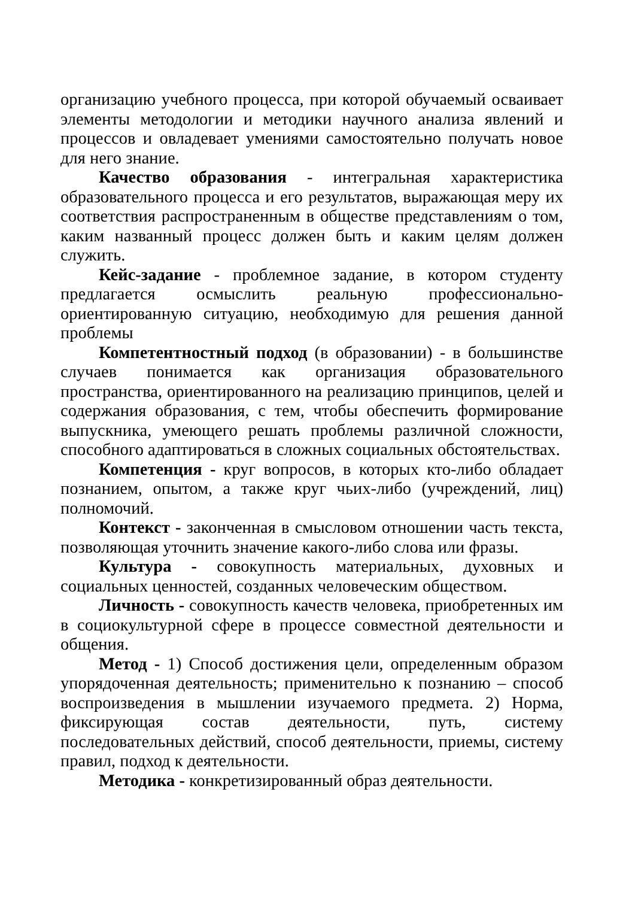организацию учебного процесса, при которой обучаемый осваивает элементы методологии и методики научного анализа явлений и процессов и овладевает умениями самостоятельно получать новое для него знание.
Качество образования - интегральная характеристика образовательного процесса и его результатов, выражающая меру их соответствия распространенным в обществе представлениям о том, каким названный процесс должен быть и каким целям должен служить.
Кейс-задание - проблемное задание, в котором студенту предлагается осмыслить реальную профессионально-ориентированную ситуацию, необходимую для решения данной проблемы
Компетентностный подход (в образовании) - в большинстве случаев понимается как организация образовательного пространства, ориентированного на реализацию принципов, целей и содержания образования, с тем, чтобы обеспечить формирование выпускника, умеющего решать проблемы различной сложности, способного адаптироваться в сложных социальных обстоятельствах.
Компетенция - круг вопросов, в которых кто-либо обладает познанием, опытом, а также круг чьих-либо (учреждений, лиц) полномочий.
Контекст - законченная в смысловом отношении часть текста, позволяющая уточнить значение какого-либо слова или фразы.
Культура - совокупность материальных, духовных и социальных ценностей, созданных человеческим обществом.
Личность - совокупность качеств человека, приобретенных им в социокультурной сфере в процессе совместной деятельности и общения.
Метод - 1) Способ достижения цели, определенным образом упорядоченная деятельность; применительно к познанию – способ воспроизведения в мышлении изучаемого предмета. 2) Норма, фиксирующая состав деятельности, путь, систему последовательных действий, способ деятельности, приемы, систему правил, подход к деятельности.
Методика - конкретизированный образ деятельности.